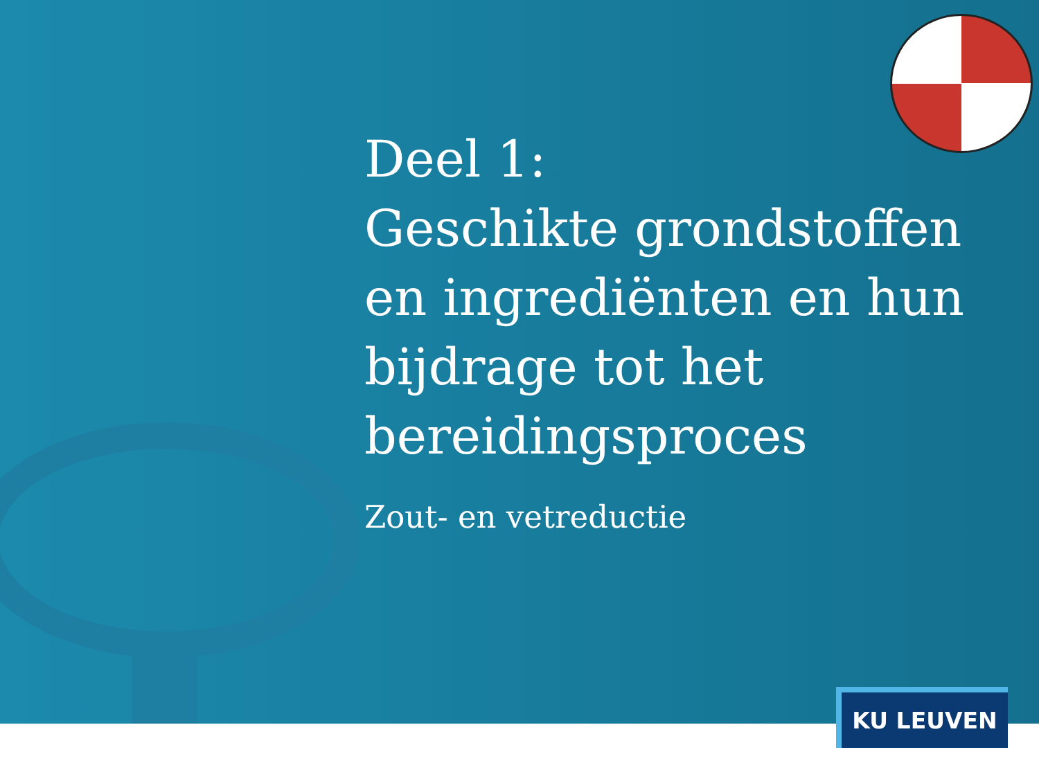Deel 1:
Geschikte grondstoffen en ingrediënten en hun bijdrage tot het bereidingsproces
Zout- en vetreductie
KU LEUVEN